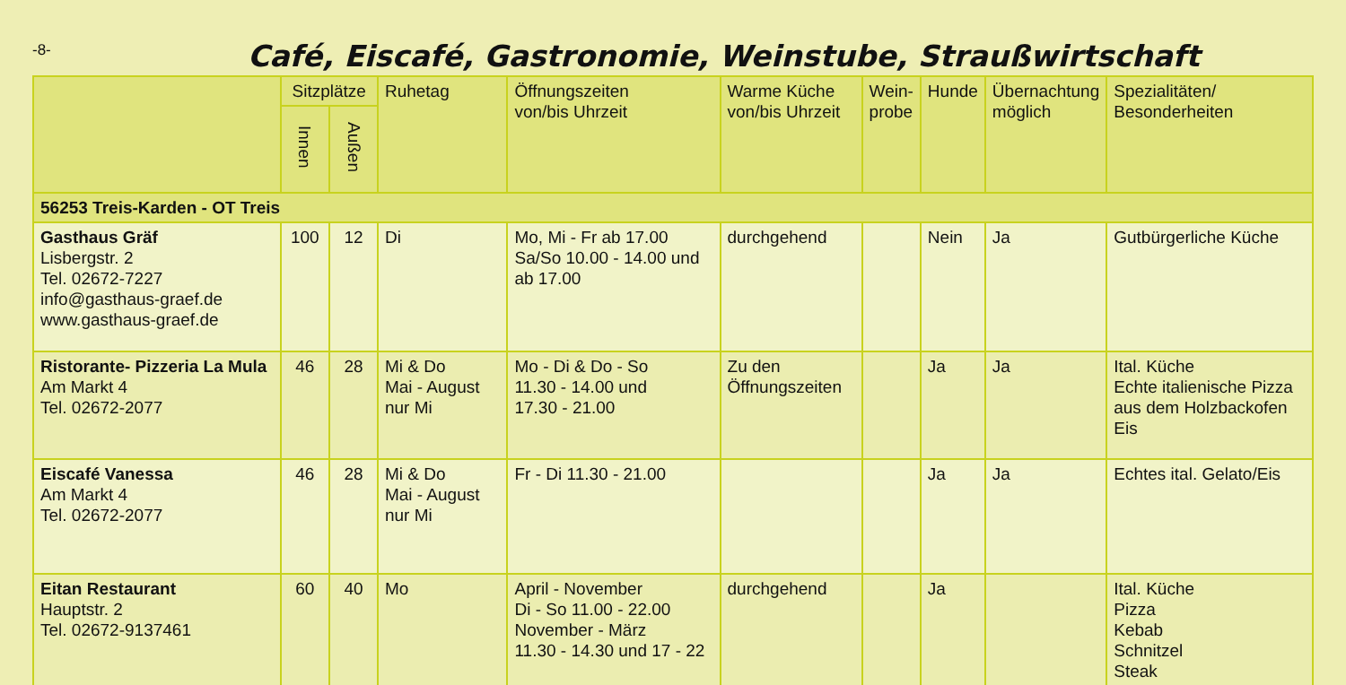-8-
Café, Eiscafé, Gastronomie, Weinstube, Straußwirtschaft
| | Sitzplätze | | Ruhetag | Öffnungszeiten von/bis Uhrzeit | Warme Küche von/bis Uhrzeit | Wein- probe | Hunde | Übernachtung möglich | Spezialitäten/ Besonderheiten |
| --- | --- | --- | --- | --- | --- | --- | --- | --- | --- |
| | Innen | Außen | | | | | | | |
| 56253 Treis-Karden - OT Treis | | | | | | | | | |
| Gasthaus Gräf Lisbergstr. 2 Tel. 02672-7227 info@gasthaus-graef.de www.gasthaus-graef.de | 100 | 12 | Di | Mo, Mi - Fr ab 17.00 Sa/So 10.00 - 14.00 und ab 17.00 | durchgehend | | Nein | Ja | Gutbürgerliche Küche |
| Ristorante- Pizzeria La Mula Am Markt 4 Tel. 02672-2077 | 46 | 28 | Mi & Do Mai - August nur Mi | Mo - Di & Do - So 11.30 - 14.00 und 17.30 - 21.00 | Zu den Öffnungszeiten | | Ja | Ja | Ital. Küche Echte italienische Pizza aus dem Holzbackofen Eis |
| Eiscafé Vanessa Am Markt 4 Tel. 02672-2077 | 46 | 28 | Mi & Do Mai - August nur Mi | Fr - Di 11.30 - 21.00 | | | Ja | Ja | Echtes ital. Gelato/Eis |
| Eitan Restaurant Hauptstr. 2 Tel. 02672-9137461 | 60 | 40 | Mo | April - November Di - So 11.00 - 22.00 November - März 11.30 - 14.30 und 17 - 22 | durchgehend | | Ja | | Ital. Küche Pizza Kebab Schnitzel Steak |